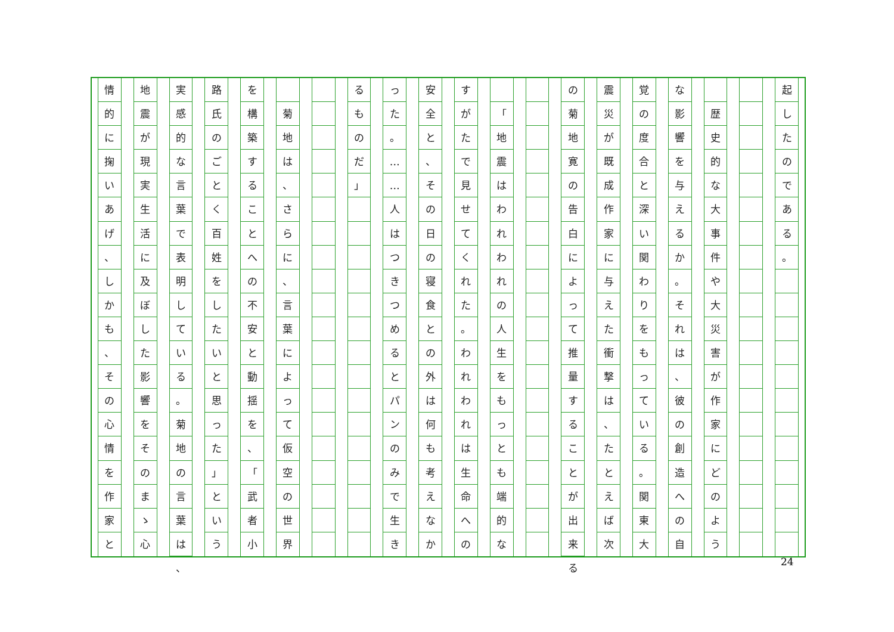起したのである
。
歴史的な大事件や大災害が作家にどのよう
な影響を与えるか
。
それは
、
彼の創造への自
覚の度合と深い関わりをもっている
。
関東大
震災が既成作家に与えた衝撃は
、
たとえば次
の菊地寛の告白によって推量することが出来る
「
地震はわれわれの人生をもっとも端的な
すがたで見せてくれた
。
われわれは生命への
安全と
、
その日の寝食との外は何も考えなか
った
。
…
…
人はつきつめるとパンのみで生き
るものだ
」
菊地は
、
さらに
、
言葉によって仮空の世界
を構築することへの不安と動揺を
、
「
武者小
路氏のごとく百姓をしたいと思った
」
という
実感的な言葉で表明している
。
菊地の言葉は
、
地震が現実生活に及ぼした影響をそのまゝ心
情的に掬いあげ
、
しかも
、
その心情を作家と
24